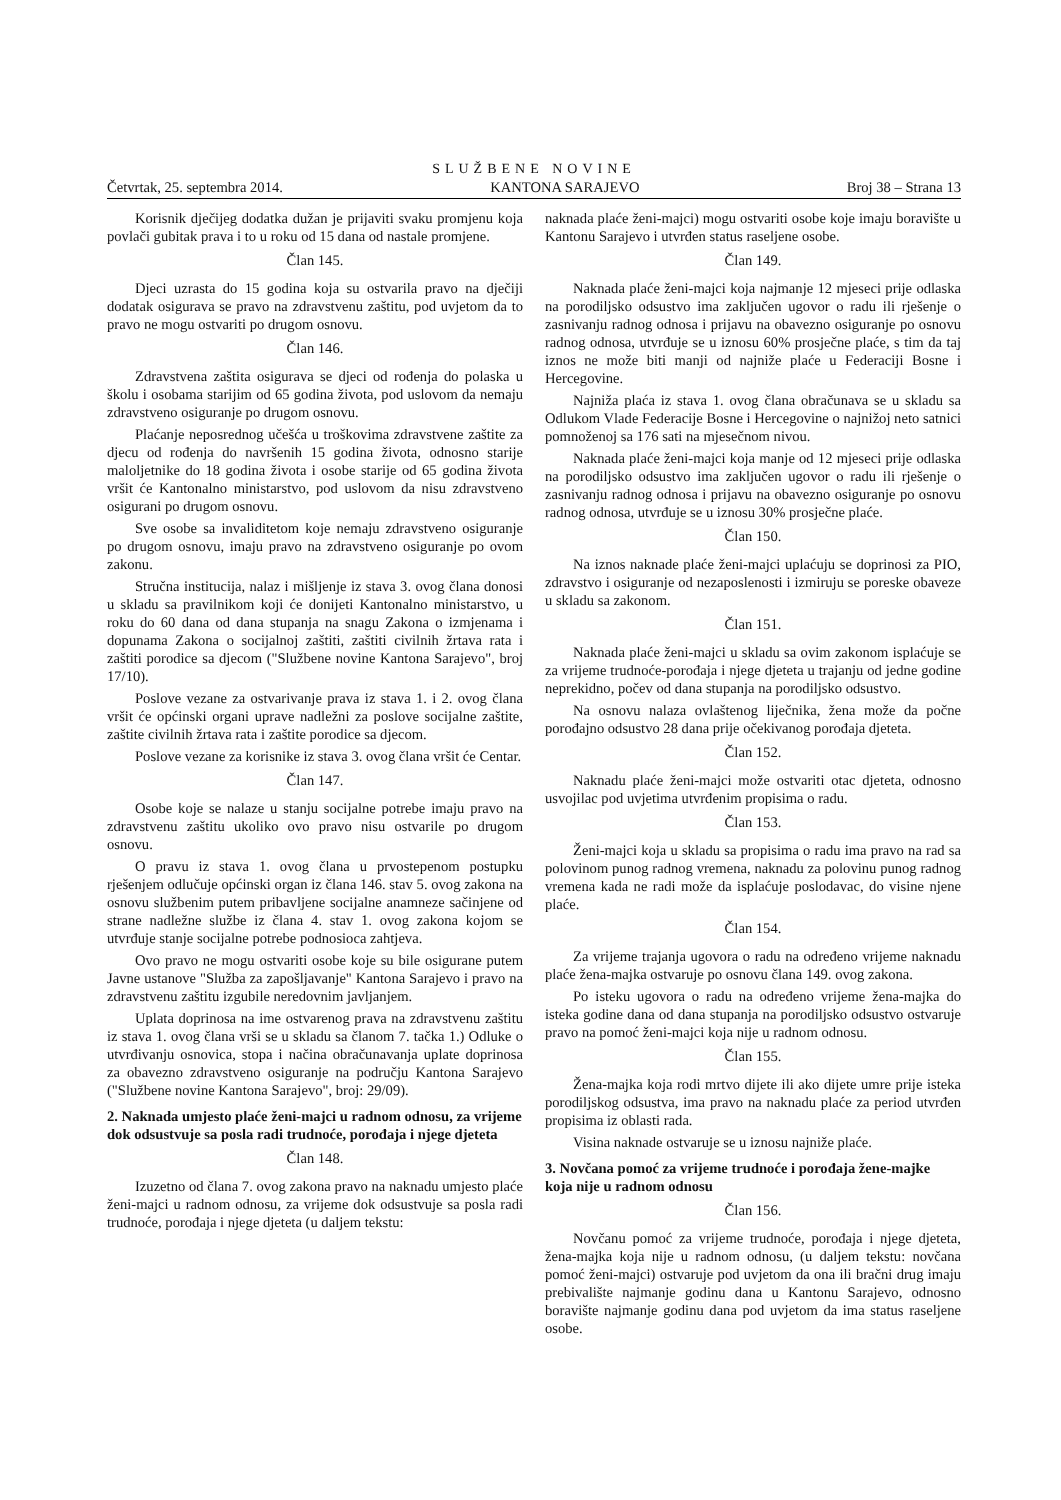SLUŽBENE NOVINE
Četvrtak, 25. septembra 2014. KANTONA SARAJEVO Broj 38 – Strana 13
Korisnik dječijeg dodatka dužan je prijaviti svaku promjenu koja povlači gubitak prava i to u roku od 15 dana od nastale promjene.
Član 145.
Djeci uzrasta do 15 godina koja su ostvarila pravo na dječiji dodatak osigurava se pravo na zdravstvenu zaštitu, pod uvjetom da to pravo ne mogu ostvariti po drugom osnovu.
Član 146.
Zdravstvena zaštita osigurava se djeci od rođenja do polaska u školu i osobama starijim od 65 godina života, pod uslovom da nemaju zdravstveno osiguranje po drugom osnovu.
Plaćanje neposrednog učešća u troškovima zdravstvene zaštite za djecu od rođenja do navršenih 15 godina života, odnosno starije maloljetnike do 18 godina života i osobe starije od 65 godina života vršit će Kantonalno ministarstvo, pod uslovom da nisu zdravstveno osigurani po drugom osnovu.
Sve osobe sa invaliditetom koje nemaju zdravstveno osiguranje po drugom osnovu, imaju pravo na zdravstveno osiguranje po ovom zakonu.
Stručna institucija, nalaz i mišljenje iz stava 3. ovog člana donosi u skladu sa pravilnikom koji će donijeti Kantonalno ministarstvo, u roku do 60 dana od dana stupanja na snagu Zakona o izmjenama i dopunama Zakona o socijalnoj zaštiti, zaštiti civilnih žrtava rata i zaštiti porodice sa djecom ("Službene novine Kantona Sarajevo", broj 17/10).
Poslove vezane za ostvarivanje prava iz stava 1. i 2. ovog člana vršit će općinski organi uprave nadležni za poslove socijalne zaštite, zaštite civilnih žrtava rata i zaštite porodice sa djecom.
Poslove vezane za korisnike iz stava 3. ovog člana vršit će Centar.
Član 147.
Osobe koje se nalaze u stanju socijalne potrebe imaju pravo na zdravstvenu zaštitu ukoliko ovo pravo nisu ostvarile po drugom osnovu.
O pravu iz stava 1. ovog člana u prvostepenom postupku rješenjem odlučuje općinski organ iz člana 146. stav 5. ovog zakona na osnovu službenim putem pribavljene socijalne anamneze sačinjene od strane nadležne službe iz člana 4. stav 1. ovog zakona kojom se utvrđuje stanje socijalne potrebe podnosioca zahtjeva.
Ovo pravo ne mogu ostvariti osobe koje su bile osigurane putem Javne ustanove "Služba za zapošljavanje" Kantona Sarajevo i pravo na zdravstvenu zaštitu izgubile neredovnim javljanjem.
Uplata doprinosa na ime ostvarenog prava na zdravstvenu zaštitu iz stava 1. ovog člana vrši se u skladu sa članom 7. tačka 1.) Odluke o utvrđivanju osnovica, stopa i načina obračunavanja uplate doprinosa za obavezno zdravstveno osiguranje na području Kantona Sarajevo ("Službene novine Kantona Sarajevo", broj: 29/09).
2. Naknada umjesto plaće ženi-majci u radnom odnosu, za vrijeme dok odsustvuje sa posla radi trudnoće, porođaja i njege djeteta
Član 148.
Izuzetno od člana 7. ovog zakona pravo na naknadu umjesto plaće ženi-majci u radnom odnosu, za vrijeme dok odsustvuje sa posla radi trudnoće, porođaja i njege djeteta (u daljem tekstu:
naknada plaće ženi-majci) mogu ostvariti osobe koje imaju boravište u Kantonu Sarajevo i utvrđen status raseljene osobe.
Član 149.
Naknada plaće ženi-majci koja najmanje 12 mjeseci prije odlaska na porodiljsko odsustvo ima zaključen ugovor o radu ili rješenje o zasnivanju radnog odnosa i prijavu na obavezno osiguranje po osnovu radnog odnosa, utvrđuje se u iznosu 60% prosječne plaće, s tim da taj iznos ne može biti manji od najniže plaće u Federaciji Bosne i Hercegovine.
Najniža plaća iz stava 1. ovog člana obračunava se u skladu sa Odlukom Vlade Federacije Bosne i Hercegovine o najnižoj neto satnici pomnoženoj sa 176 sati na mjesečnom nivou.
Naknada plaće ženi-majci koja manje od 12 mjeseci prije odlaska na porodiljsko odsustvo ima zaključen ugovor o radu ili rješenje o zasnivanju radnog odnosa i prijavu na obavezno osiguranje po osnovu radnog odnosa, utvrđuje se u iznosu 30% prosječne plaće.
Član 150.
Na iznos naknade plaće ženi-majci uplaćuju se doprinosi za PIO, zdravstvo i osiguranje od nezaposlenosti i izmiruju se poreske obaveze u skladu sa zakonom.
Član 151.
Naknada plaće ženi-majci u skladu sa ovim zakonom isplaćuje se za vrijeme trudnoće-porođaja i njege djeteta u trajanju od jedne godine neprekidno, počev od dana stupanja na porodiljsko odsustvo.
Na osnovu nalaza ovlaštenog liječnika, žena može da počne porođajno odsustvo 28 dana prije očekivanog porođaja djeteta.
Član 152.
Naknadu plaće ženi-majci može ostvariti otac djeteta, odnosno usvojilac pod uvjetima utvrđenim propisima o radu.
Član 153.
Ženi-majci koja u skladu sa propisima o radu ima pravo na rad sa polovinom punog radnog vremena, naknadu za polovinu punog radnog vremena kada ne radi može da isplaćuje poslodavac, do visine njene plaće.
Član 154.
Za vrijeme trajanja ugovora o radu na određeno vrijeme naknadu plaće žena-majka ostvaruje po osnovu člana 149. ovog zakona.
Po isteku ugovora o radu na određeno vrijeme žena-majka do isteka godine dana od dana stupanja na porodiljsko odsustvo ostvaruje pravo na pomoć ženi-majci koja nije u radnom odnosu.
Član 155.
Žena-majka koja rodi mrtvo dijete ili ako dijete umre prije isteka porodiljskog odsustva, ima pravo na naknadu plaće za period utvrđen propisima iz oblasti rada.
Visina naknade ostvaruje se u iznosu najniže plaće.
3. Novčana pomoć za vrijeme trudnoće i porođaja žene-majke koja nije u radnom odnosu
Član 156.
Novčanu pomoć za vrijeme trudnoće, porođaja i njege djeteta, žena-majka koja nije u radnom odnosu, (u daljem tekstu: novčana pomoć ženi-majci) ostvaruje pod uvjetom da ona ili bračni drug imaju prebivalište najmanje godinu dana u Kantonu Sarajevo, odnosno boravište najmanje godinu dana pod uvjetom da ima status raseljene osobe.